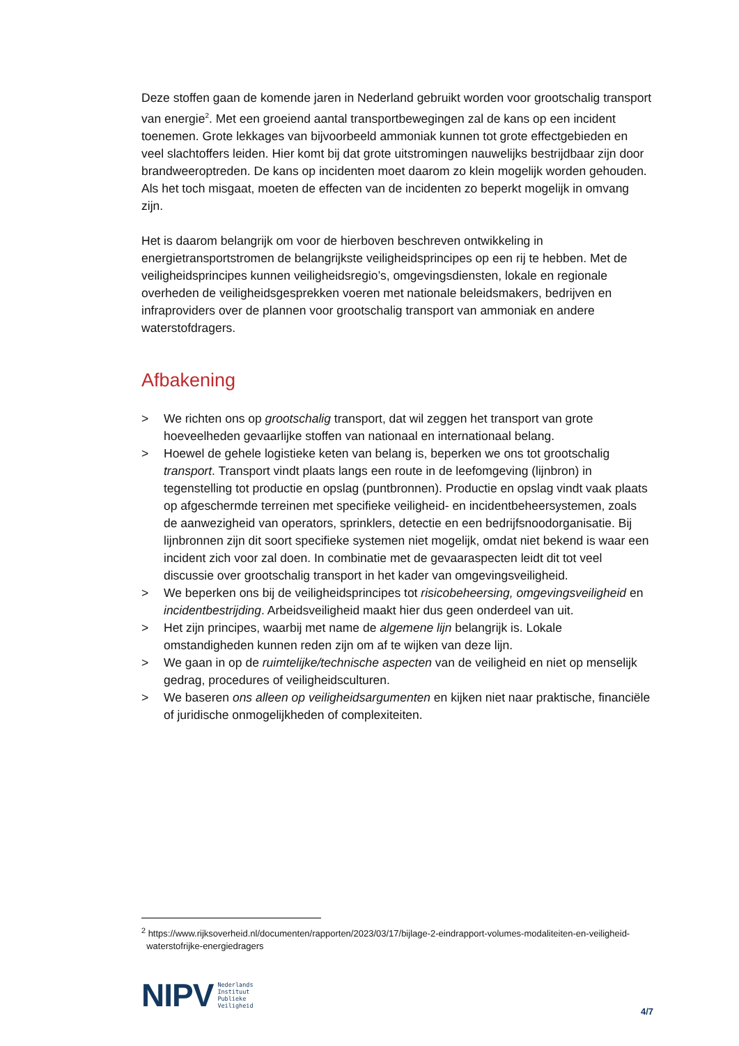Deze stoffen gaan de komende jaren in Nederland gebruikt worden voor grootschalig transport van energie<sup>2</sup>. Met een groeiend aantal transportbewegingen zal de kans op een incident toenemen. Grote lekkages van bijvoorbeeld ammoniak kunnen tot grote effectgebieden en veel slachtoffers leiden. Hier komt bij dat grote uitstromingen nauwelijks bestrijdbaar zijn door brandweeroptreden. De kans op incidenten moet daarom zo klein mogelijk worden gehouden. Als het toch misgaat, moeten de effecten van de incidenten zo beperkt mogelijk in omvang zijn.
Het is daarom belangrijk om voor de hierboven beschreven ontwikkeling in energietransportstromen de belangrijkste veiligheidsprincipes op een rij te hebben. Met de veiligheidsprincipes kunnen veiligheidsregio’s, omgevingsdiensten, lokale en regionale overheden de veiligheidsgesprekken voeren met nationale beleidsmakers, bedrijven en infraproviders over de plannen voor grootschalig transport van ammoniak en andere waterstofdragers.
Afbakening
> We richten ons op grootschalig transport, dat wil zeggen het transport van grote hoeveelheden gevaarlijke stoffen van nationaal en internationaal belang.
> Hoewel de gehele logistieke keten van belang is, beperken we ons tot grootschalig transport. Transport vindt plaats langs een route in de leefomgeving (lijnbron) in tegenstelling tot productie en opslag (puntbronnen). Productie en opslag vindt vaak plaats op afgeschermde terreinen met specifieke veiligheid- en incidentbeheersystemen, zoals de aanwezigheid van operators, sprinklers, detectie en een bedrijfsnoodorganisatie. Bij lijnbronnen zijn dit soort specifieke systemen niet mogelijk, omdat niet bekend is waar een incident zich voor zal doen. In combinatie met de gevaaraspecten leidt dit tot veel discussie over grootschalig transport in het kader van omgevingsveiligheid.
> We beperken ons bij de veiligheidsprincipes tot risicobeheersing, omgevingsveiligheid en incidentbestrijding. Arbeidsveiligheid maakt hier dus geen onderdeel van uit.
> Het zijn principes, waarbij met name de algemene lijn belangrijk is. Lokale omstandigheden kunnen reden zijn om af te wijken van deze lijn.
> We gaan in op de ruimtelijke/technische aspecten van de veiligheid en niet op menselijk gedrag, procedures of veiligheidsculturen.
> We baseren ons alleen op veiligheidsargumenten en kijken niet naar praktische, financiële of juridische onmogelijkheden of complexiteiten.
<sup>2</sup> https://www.rijksoverheid.nl/documenten/rapporten/2023/03/17/bijlage-2-eindrapport-volumes-modaliteiten-en-veiligheid-
waterstofrijke-energiedragers
NIPV
Nederlands
Instituut
Publieke
Veiligheid
4/7